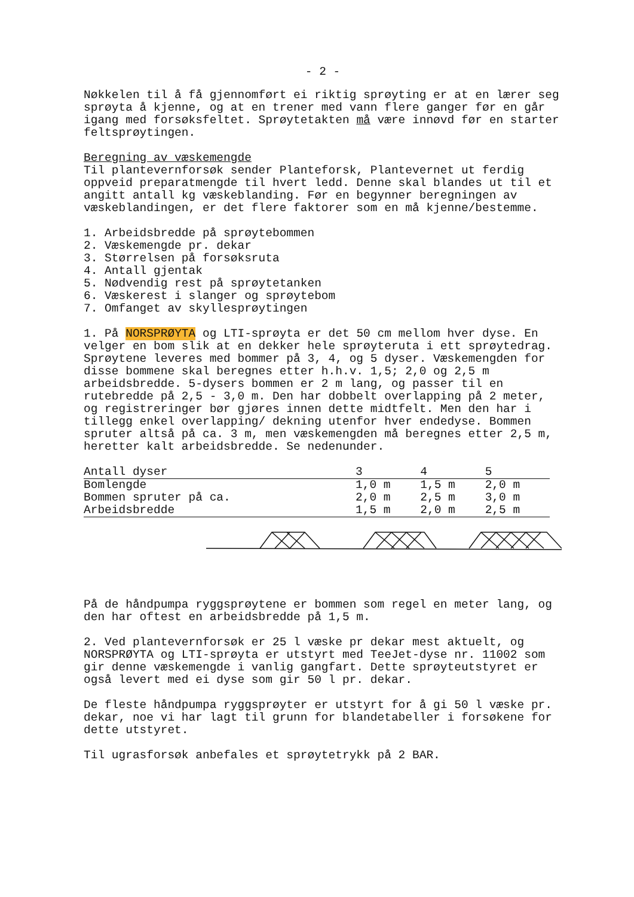- 2 -
Nøkkelen til å få gjennomført ei riktig sprøyting er at en lærer seg sprøyta å kjenne, og at en trener med vann flere ganger før en går igang med forsøksfeltet. Sprøytetakten må være innøvd før en starter feltsprøytingen.
Beregning av væskemengde
Til plantevernforsøk sender Planteforsk, Plantevernet ut ferdig oppveid preparatmengde til hvert ledd. Denne skal blandes ut til et angitt antall kg væskeblanding. Før en begynner beregningen av væskeblandingen, er det flere faktorer som en må kjenne/bestemme.
1. Arbeidsbredde på sprøytebommen
2. Væskemengde pr. dekar
3. Størrelsen på forsøksruta
4. Antall gjentak
5. Nødvendig rest på sprøytetanken
6. Væskerest i slanger og sprøytebom
7. Omfanget av skyllesprøytingen
1. På NORSPRØYTA og LTI-sprøyta er det 50 cm mellom hver dyse. En velger en bom slik at en dekker hele sprøyteruta i ett sprøytedrag. Sprøytene leveres med bommer på 3, 4, og 5 dyser. Væskemengden for disse bommene skal beregnes etter h.h.v. 1,5; 2,0 og 2,5 m arbeidsbredde. 5-dysers bommen er 2 m lang, og passer til en rutebredde på 2,5 - 3,0 m. Den har dobbelt overlapping på 2 meter, og registreringer bør gjøres innen dette midtfelt. Men den har i tillegg enkel overlapping/ dekning utenfor hver endedyse. Bommen spruter altså på ca. 3 m, men væskemengden må beregnes etter 2,5 m, heretter kalt arbeidsbredde. Se nedenunder.
| Antall dyser | 3 | 4 | 5 |
| Bomlengde | 1,0 m | 1,5 m | 2,0 m |
| Bommen spruter på ca. | 2,0 m | 2,5 m | 3,0 m |
| Arbeidsbredde | 1,5 m | 2,0 m | 2,5 m |
På de håndpumpa ryggsprøytene er bommen som regel en meter lang, og den har oftest en arbeidsbredde på 1,5 m.
2. Ved plantevernforsøk er 25 l væske pr dekar mest aktuelt, og NORSPRØYTA og LTI-sprøyta er utstyrt med TeeJet-dyse nr. 11002 som gir denne væskemengde i vanlig gangfart. Dette sprøyteutstyret er også levert med ei dyse som gir 50 l pr. dekar.
De fleste håndpumpa ryggsprøyter er utstyrt for å gi 50 l væske pr. dekar, noe vi har lagt til grunn for blandetabeller i forsøkene for dette utstyret.
Til ugrasforsøk anbefales et sprøytetrykk på 2 BAR.